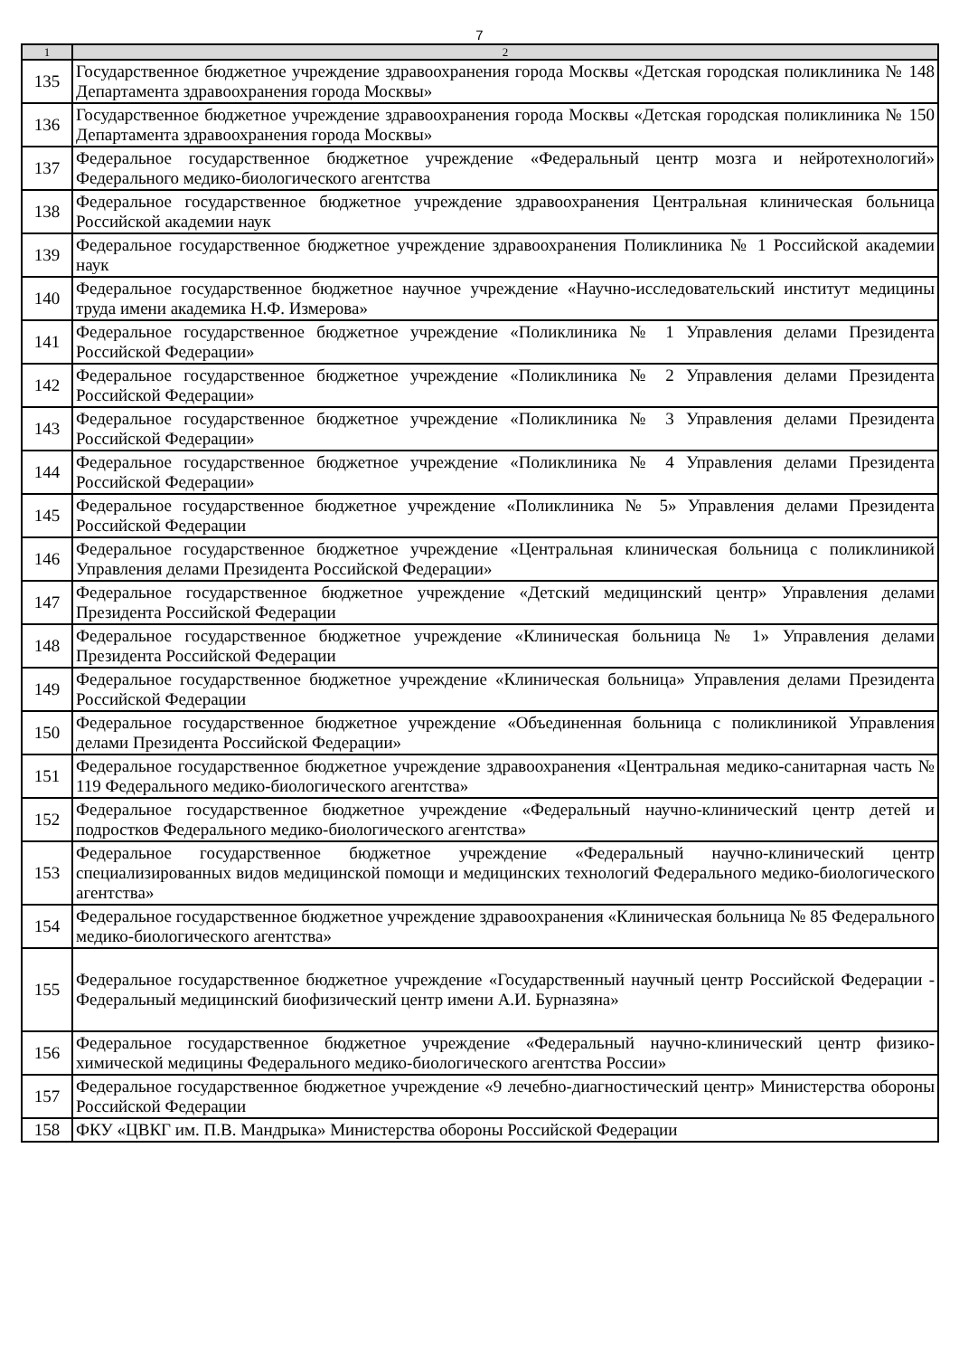7
| 1 | 2 |
| --- | --- |
| 135 | Государственное бюджетное учреждение здравоохранения города Москвы «Детская городская поликлиника № 148 Департамента здравоохранения города Москвы» |
| 136 | Государственное бюджетное учреждение здравоохранения города Москвы «Детская городская поликлиника № 150 Департамента здравоохранения города Москвы» |
| 137 | Федеральное государственное бюджетное учреждение «Федеральный центр мозга и нейротехнологий» Федерального медико-биологического агентства |
| 138 | Федеральное государственное бюджетное учреждение здравоохранения Центральная клиническая больница Российской академии наук |
| 139 | Федеральное государственное бюджетное учреждение здравоохранения Поликлиника № 1 Российской академии наук |
| 140 | Федеральное государственное бюджетное научное учреждение «Научно-исследовательский институт медицины труда имени академика Н.Ф. Измерова» |
| 141 | Федеральное государственное бюджетное учреждение «Поликлиника № 1 Управления делами Президента Российской Федерации» |
| 142 | Федеральное государственное бюджетное учреждение «Поликлиника № 2 Управления делами Президента Российской Федерации» |
| 143 | Федеральное государственное бюджетное учреждение «Поликлиника № 3 Управления делами Президента Российской Федерации» |
| 144 | Федеральное государственное бюджетное учреждение «Поликлиника № 4 Управления делами Президента Российской Федерации» |
| 145 | Федеральное государственное бюджетное учреждение «Поликлиника № 5» Управления делами Президента Российской Федерации |
| 146 | Федеральное государственное бюджетное учреждение «Центральная клиническая больница с поликлиникой Управления делами Президента Российской Федерации» |
| 147 | Федеральное государственное бюджетное учреждение «Детский медицинский центр» Управления делами Президента Российской Федерации |
| 148 | Федеральное государственное бюджетное учреждение «Клиническая больница № 1» Управления делами Президента Российской Федерации |
| 149 | Федеральное государственное бюджетное учреждение «Клиническая больница» Управления делами Президента Российской Федерации |
| 150 | Федеральное государственное бюджетное учреждение «Объединенная больница с поликлиникой Управления делами Президента Российской Федерации» |
| 151 | Федеральное государственное бюджетное учреждение здравоохранения «Центральная медико-санитарная часть № 119 Федерального медико-биологического агентства» |
| 152 | Федеральное государственное бюджетное учреждение «Федеральный научно-клинический центр детей и подростков Федерального медико-биологического агентства» |
| 153 | Федеральное государственное бюджетное учреждение «Федеральный научно-клинический центр специализированных видов медицинской помощи и медицинских технологий Федерального медико-биологического агентства» |
| 154 | Федеральное государственное бюджетное учреждение здравоохранения «Клиническая больница № 85 Федерального медико-биологического агентства» |
| 155 | Федеральное государственное бюджетное учреждение «Государственный научный центр Российской Федерации - Федеральный медицинский биофизический центр имени А.И. Бурназяна» |
| 156 | Федеральное государственное бюджетное учреждение «Федеральный научно-клинический центр физико-химической медицины Федерального медико-биологического агентства России» |
| 157 | Федеральное государственное бюджетное учреждение «9 лечебно-диагностический центр» Министерства обороны Российской Федерации |
| 158 | ФКУ «ЦВКГ им. П.В. Мандрыка» Министерства обороны Российской Федерации |